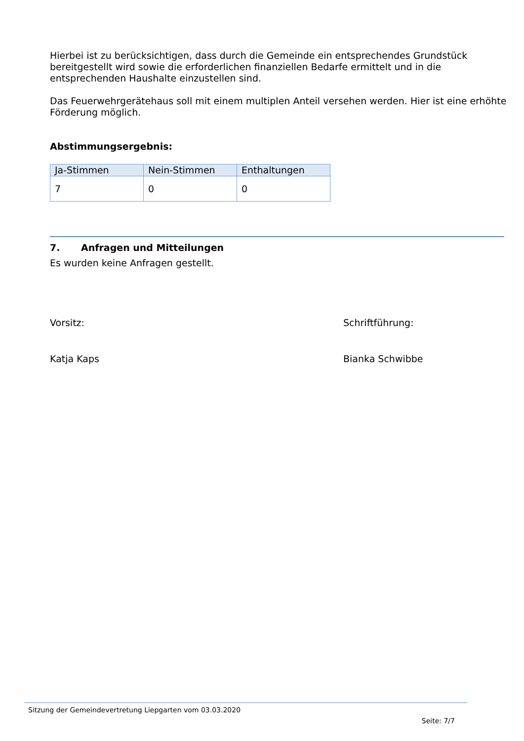Hierbei ist zu berücksichtigen, dass durch die Gemeinde ein entsprechendes Grundstück bereitgestellt wird sowie die erforderlichen finanziellen Bedarfe ermittelt und in die entsprechenden Haushalte einzustellen sind.
Das Feuerwehrgerätehaus soll mit einem multiplen Anteil versehen werden. Hier ist eine erhöhte Förderung möglich.
Abstimmungsergebnis:
| Ja-Stimmen | Nein-Stimmen | Enthaltungen |
| --- | --- | --- |
| 7 | 0 | 0 |
7. Anfragen und Mitteilungen
Es wurden keine Anfragen gestellt.
Vorsitz: Schriftführung:
Katja Kaps Bianka Schwibbe
Sitzung der Gemeindevertretung Liepgarten vom 03.03.2020
Seite: 7/7